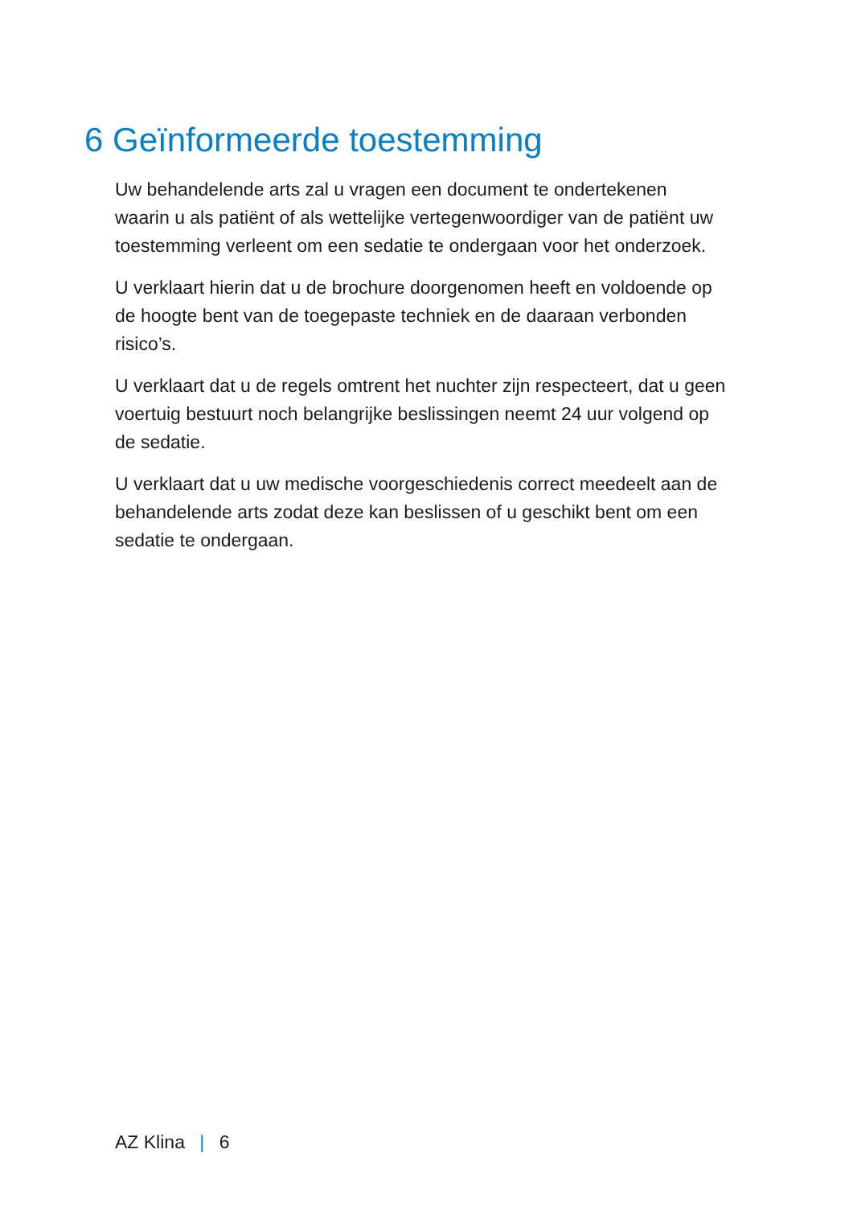6 Geïnformeerde toestemming
Uw behandelende arts zal u vragen een document te ondertekenen waarin u als patiënt of als wettelijke vertegenwoordiger van de patiënt uw toestemming verleent om een sedatie te ondergaan voor het onderzoek.
U verklaart hierin dat u de brochure doorgenomen heeft en voldoende op de hoogte bent van de toegepaste techniek en de daaraan verbonden risico’s.
U verklaart dat u de regels omtrent het nuchter zijn respecteert, dat u geen voertuig bestuurt noch belangrijke beslissingen neemt 24 uur volgend op de sedatie.
U verklaart dat u uw medische voorgeschiedenis correct meedeelt aan de behandelende arts zodat deze kan beslissen of u geschikt bent om een sedatie te ondergaan.
AZ Klina | 6